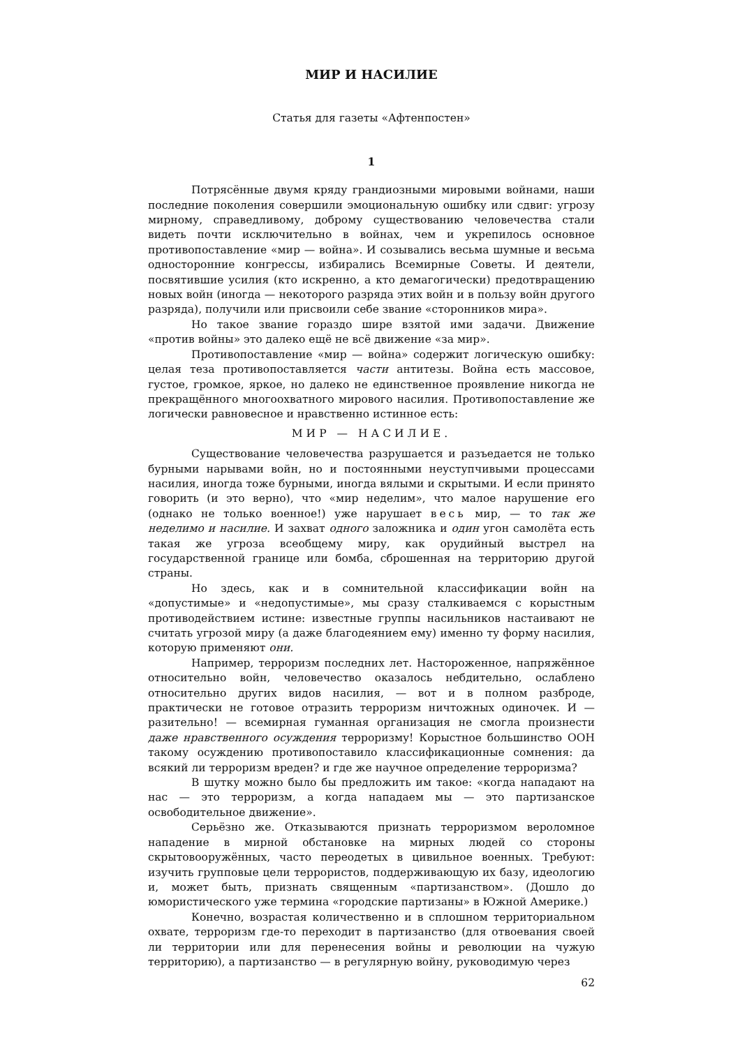МИР И НАСИЛИЕ
Статья для газеты «Афтенпостен»
1
Потрясённые двумя кряду грандиозными мировыми войнами, наши последние поколения совершили эмоциональную ошибку или сдвиг: угрозу мирному, справедливому, доброму существованию человечества стали видеть почти исключительно в войнах, чем и укрепилось основное противопоставление «мир — война». И созывались весьма шумные и весьма односторонние конгрессы, избирались Всемирные Советы. И деятели, посвятившие усилия (кто искренно, а кто демагогически) предотвращению новых войн (иногда — некоторого разряда этих войн и в пользу войн другого разряда), получили или присвоили себе звание «сторонников мира».
Но такое звание гораздо шире взятой ими задачи. Движение «против войны» это далеко ещё не всё движение «за мир».
Противопоставление «мир — война» содержит логическую ошибку: целая теза противопоставляется части антитезы. Война есть массовое, густое, громкое, яркое, но далеко не единственное проявление никогда не прекращённого многоохватного мирового насилия. Противопоставление же логически равновесное и нравственно истинное есть:
МИР — НАСИЛИЕ.
Существование человечества разрушается и разъедается не только бурными нарывами войн, но и постоянными неуступчивыми процессами насилия, иногда тоже бурными, иногда вялыми и скрытыми. И если принято говорить (и это верно), что «мир неделим», что малое нарушение его (однако не только военное!) уже нарушает весь мир, — то так же неделимо и насилие. И захват одного заложника и один угон самолёта есть такая же угроза всеобщему миру, как орудийный выстрел на государственной границе или бомба, сброшенная на территорию другой страны.
Но здесь, как и в сомнительной классификации войн на «допустимые» и «недопустимые», мы сразу сталкиваемся с корыстным противодействием истине: известные группы насильников настаивают не считать угрозой миру (а даже благодеянием ему) именно ту форму насилия, которую применяют они.
Например, терроризм последних лет. Настороженное, напряжённое относительно войн, человечество оказалось небдительно, ослаблено относительно других видов насилия, — вот и в полном разброде, практически не готовое отразить терроризм ничтожных одиночек. И — разительно! — всемирная гуманная организация не смогла произнести даже нравственного осуждения терроризму! Корыстное большинство ООН такому осуждению противопоставило классификационные сомнения: да всякий ли терроризм вреден? и где же научное определение терроризма?
В шутку можно было бы предложить им такое: «когда нападают на нас — это терроризм, а когда нападаем мы — это партизанское освободительное движение».
Серьёзно же. Отказываются признать терроризмом вероломное нападение в мирной обстановке на мирных людей со стороны скрытовооружённых, часто переодетых в цивильное военных. Требуют: изучить групповые цели террористов, поддерживающую их базу, идеологию и, может быть, признать священным «партизанством». (Дошло до юмористического уже термина «городские партизаны» в Южной Америке.)
Конечно, возрастая количественно и в сплошном территориальном охвате, терроризм где-то переходит в партизанство (для отвоевания своей ли территории или для перенесения войны и революции на чужую территорию), а партизанство — в регулярную войну, руководимую через
62